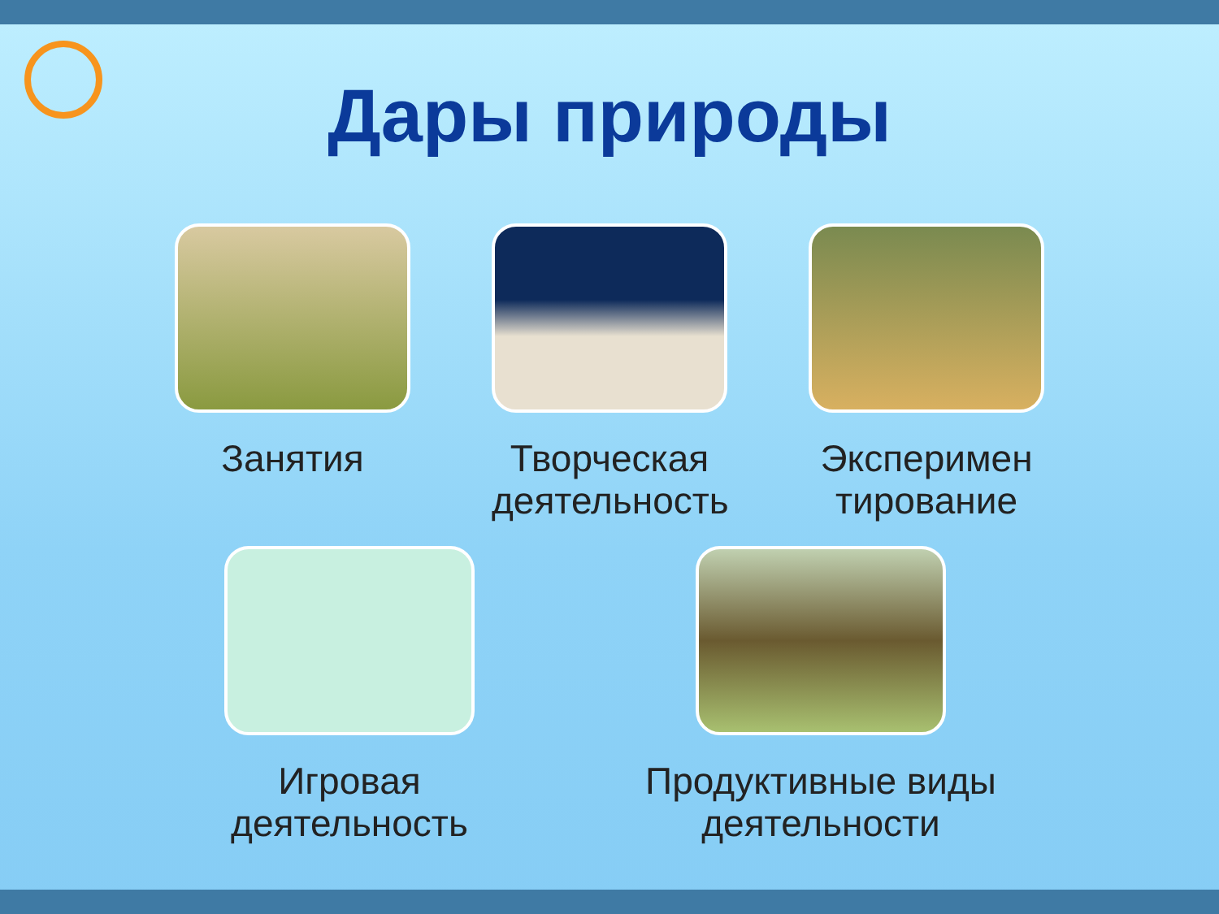Дары природы
Занятия Творческая деятельность
Эксперимен тирование
Игровая деятельность
Продуктивные виды деятельности